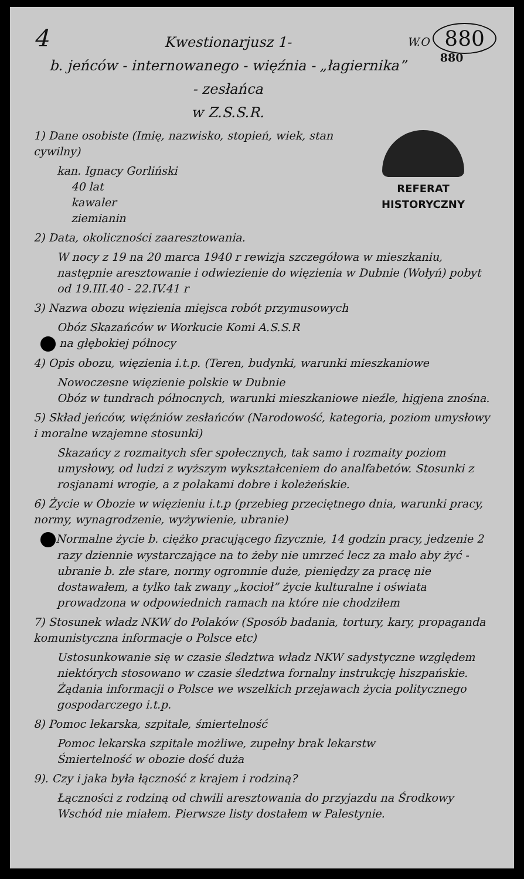4
Kwestionarjusz 1-
b. jeńców - internowanego - więźnia - „łagiernika” - zesłańca
w Z.S.S.R.
W.O 880
880
REFERAT
HISTORYCZNY
1) Dane osobiste (Imię, nazwisko, stopień, wiek, stan cywilny)
kan. Ignacy Gorliński
40 lat
kawaler
ziemianin
2) Data, okoliczności zaaresztowania.
W nocy z 19 na 20 marca 1940 r rewizja szczegółowa w mieszkaniu, następnie aresztowanie i odwiezienie do więzienia w Dubnie (Wołyń) pobyt od 19.III.40 - 22.IV.41 r
3) Nazwa obozu więzienia miejsca robót przymusowych
Obóz Skazańców w Workucie Komi A.S.S.R
na głębokiej północy
4) Opis obozu, więzienia i.t.p. (Teren, budynki, warunki mieszkaniowe
Nowoczesne więzienie polskie w Dubnie
Obóz w tundrach północnych, warunki mieszkaniowe nieźle, higjena znośna.
5) Skład jeńców, więźniów zesłańców (Narodowość, kategoria, poziom umysłowy i moralne wzajemne stosunki)
Skazańcy z rozmaitych sfer społecznych, tak samo i rozmaity poziom umysłowy, od ludzi z wyższym wykształceniem do analfabetów. Stosunki z rosjanami wrogie, a z polakami dobre i koleżeńskie.
6) Życie w Obozie w więzieniu i.t.p (przebieg przeciętnego dnia, warunki pracy, normy, wynagrodzenie, wyżywienie, ubranie)
Normalne życie b. ciężko pracującego fizycznie, 14 godzin pracy, jedzenie 2 razy dziennie wystarczające na to żeby nie umrzeć lecz za mało aby żyć - ubranie b. złe stare, normy ogromnie duże, pieniędzy za pracę nie dostawałem, a tylko tak zwany „kocioł” życie kulturalne i oświata prowadzona w odpowiednich ramach na które nie chodziłem
7) Stosunek władz NKW do Polaków (Sposób badania, tortury, kary, propaganda komunistyczna informacje o Polsce etc)
Ustosunkowanie się w czasie śledztwa władz NKW sadystyczne względem niektórych stosowano w czasie śledztwa fornalny instrukcję hiszpańskie. Żądania informacji o Polsce we wszelkich przejawach życia politycznego gospodarczego i.t.p.
8) Pomoc lekarska, szpitale, śmiertelność
Pomoc lekarska szpitale możliwe, zupełny brak lekarstw
Śmiertelność w obozie dość duża
9). Czy i jaka była łączność z krajem i rodziną?
Łączności z rodziną od chwili aresztowania do przyjazdu na Środkowy Wschód nie miałem. Pierwsze listy dostałem w Palestynie.